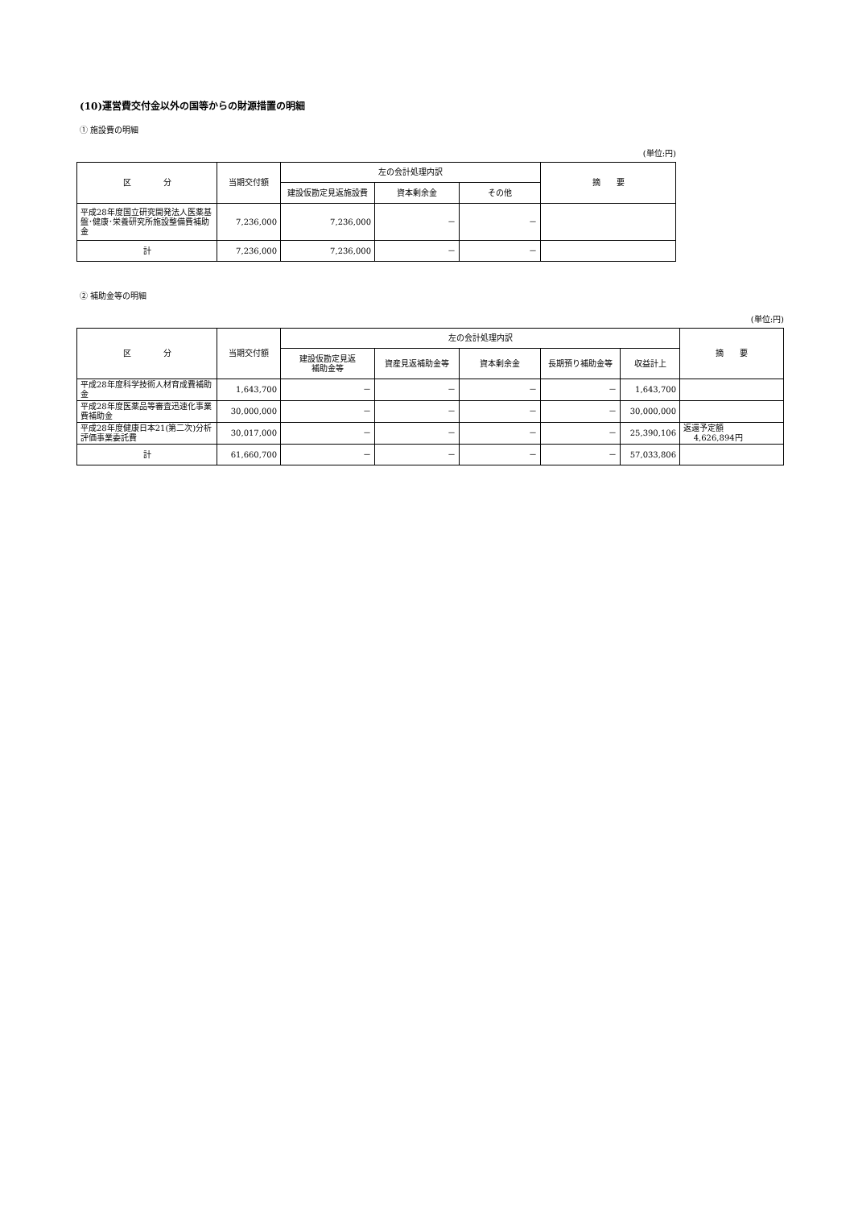(10)運営費交付金以外の国等からの財源措置の明細
① 施設費の明細
(単位:円)
| 区 分 | 当期交付額 | 左の会計処理内訳 | | | 摘 要 |
| --- | --- | --- | --- | --- | --- |
| | | 建設仮勘定見返施設費 | 資本剰余金 | その他 | |
| 平成28年度国立研究開発法人医薬基盤･健康･栄養研究所施設整備費補助金 | 7,236,000 | 7,236,000 | － | － | |
| 計 | 7,236,000 | 7,236,000 | － | － | |
② 補助金等の明細
(単位:円)
| 区 分 | 当期交付額 | 左の会計処理内訳 | | | | | 摘 要 |
| --- | --- | --- | --- | --- | --- | --- | --- |
| | | 建設仮勘定見返 補助金等 | 資産見返補助金等 | 資本剰余金 | 長期預り補助金等 | 収益計上 | |
| 平成28年度科学技術人材育成費補助金 | 1,643,700 | － | － | － | － | 1,643,700 | |
| 平成28年度医薬品等審査迅速化事業費補助金 | 30,000,000 | － | － | － | － | 30,000,000 | |
| 平成28年度健康日本21(第二次)分析評価事業委託費 | 30,017,000 | － | － | － | － | 25,390,106 | 返還予定額 4,626,894円 |
| 計 | 61,660,700 | － | － | － | － | 57,033,806 | |